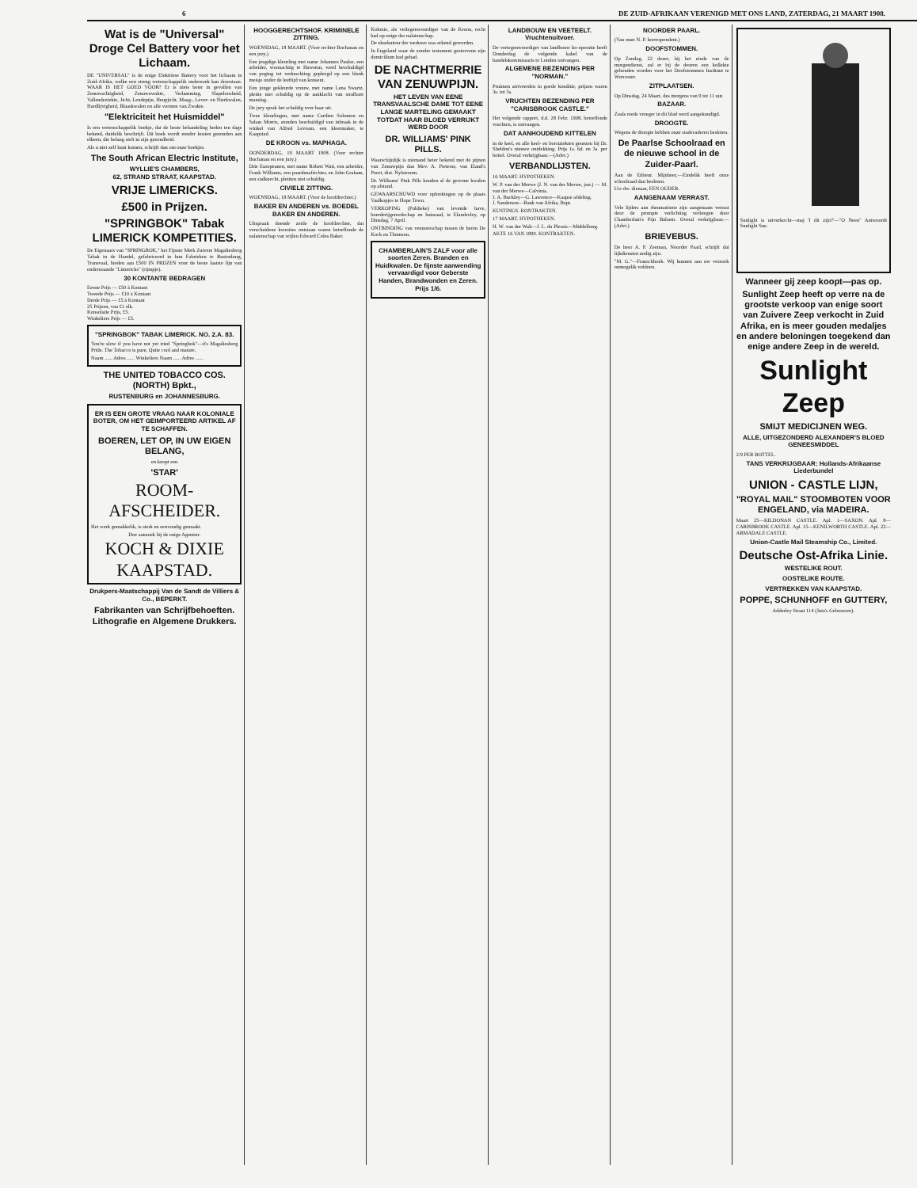6 DE ZUID-AFRIKAAN VERENIGD MET ONS LAND, ZATERDAG, 21 MAART 1908.
Wat is de "Universal" Droge Cel Battery voor het Lichaam.
DE "UNIVERSAL" is de enige Elektriese Battery voor het lichaam in Zuid-Afrika, welke een streng wetenschappelik onderzoek kan doorstaan. WAAR IS HET GOED VOOR? Er is niets beter in gevallen van Zenuwachtigheid, Zenuwzwakte, Verlamming, Slapeloosheid, Vallendeziekte, Jicht, Lendepijn, Heupjicht, Maag-, Lever- en Nierkwalen, Hardlijvigheid, Blaaskwalen en alle vormen van Zwakte.
"Elektriciteit het Huismiddel"
Is een wetenschappelik boekje, dat de beste behandeling heden ten dage bekend, duidelik beschrijft. Dit boek wordt zonder kosten gezonden aan elkeen, die belang stelt in zijn gezondheid.
Als u niet zelf kunt komen, schrijft dan om onze boekjes.
The South African Electric Institute,
WYLLIE'S CHAMBERS,
62, STRAND STRAAT, KAAPSTAD.
VRIJE LIMERICKS.
£500 in Prijzen.
"SPRINGBOK" Tabak
LIMERICK KOMPETITIES.
De Eigenaars van "SPRINGBOK," het Fijnste Merk Zuivere Magaliesberg Tabak in de Handel, gefabriceerd in hun Fabrieken te Rustenburg, Transvaal, bieden aan £500 IN PRIJZEN voor de beste laatste lijn van onderstaande "Limericks" (rijmpje).
30 KONTANTE BEDRAGEN
Eerste Prijs — £50 à Kontant
Tweede Prijs — £10 à Kontant
Derde Prijs — £5 à Kontant
25 Prijzen, van £1 elk.
Konsolatie Prijs, £5.
Winkeliers Prijs — £5.
"SPRINGBOK" TABAK LIMERICK. NO. 2.A. 83.
You're slow if you have not yet tried "Springbok"—it's Magaliesberg Pride. The Tobacco is pure, Quite cool and mature,
Naam ...... Adres ...... Winkeliers Naam ...... Adres ......
THE UNITED TOBACCO COS. (NORTH) Bpkt.,
RUSTENBURG en JOHANNESBURG.
ER IS EEN GROTE VRAAG NAAR KOLONIALE BOTER, OM HET GEIMPORTEERD ARTIKEL AF TE SCHAFFEN.
BOEREN, LET OP, IN UW EIGEN BELANG,
en koopt een
'STAR'
ROOM-AFSCHEIDER.
Het werk gemakkelik, is sterk en eenvoudig gemaakt.
Doe aanzoek bij de enige Agenten:
KOCH & DIXIE
KAAPSTAD.
Drukpers-Maatschappij Van de Sandt de Villiers & Co., BEPERKT.
Fabrikanten van Schrijfbehoeften. Lithografie en Algemene Drukkers.
HOOGGERECHTSHOF. KRIMINELE ZITTING.
WOENSDAG, 18 MAART. (Voor rechter Buchanan en een jury.)
Een jeugdige kleurling met name Johannes Paulse, een arbeider, woonachtig te Hawston, werd beschuldigd van poging tot verkrachting gepleegd op een blank meisje onder de leeftijd van konsent.
Een jonge gekleurde vrouw, met name Lena Swartz, pleitte niet schuldig op de aanklacht van strafbare manslag.
De jury sprak het schuldig over haar uit.
Twee kleurlingen, met name Cardien Solomon en Saban Morris, stonden beschuldigd van inbraak in de winkel van Alfred Levison, een kleermaker, te Kaapstad.
DE KROON vs. MAPHAGA.
DONDERDAG, 19 MAART 1908. (Voor rechter Buchanan en een jury.)
Drie Europeanen, met name Robert Watt, een arbeider, Frank Williams, een paardenafrichter, en John Graham, een stalknecht, pleitten niet schuldig.
CIVIELE ZITTING.
WOENSDAG, 18 MAART. (Voor de hoofdrechter.)
BAKER EN ANDEREN vs. BOEDEL BAKER EN ANDEREN.
Uitspraak doende zeide de hoofdrechter, dat verscheidene kwesties ontstaan waren betreffende de nalatenschap van wijlen Edward Coles Baker.
Kolonie, als verlegenwoordiger van de Kroon, recht had op enige der nalatenschap.
De eksekuteur der weduwe was erkend geworden.
In Engeland waar de zonder testament gestorvene zijn domicilium had gehad.
DE NACHTMERRIE VAN ZENUWPIJN.
HET LEVEN VAN EENE TRANSVAALSCHE DAME TOT EENE LANGE MARTELING GEMAAKT TOTDAT HAAR BLOED VERRIJKT WERD DOOR
DR. WILLIAMS' PINK PILLS.
Waarschijnlijk is niemand beter bekend met de pijnen van Zenuwpijn dan Mev. A. Pieterse, van Eland's Poort, dist. Nylstroom.
Dr. Williams' Pink Pills houden al de gewone kwalen op afstand.
GEWAARSCHUWD voor opbrekingen op de plaats Vaalkopjes te Hope Town.
VERKOPING (Publieke) van levende have, boerderijgereedschap en huisraad, te Elandsvley, op Dinsdag, 7 April.
ONTBINDING van vennootschap tussen de heren De Kock en Thomson.
CHAMBERLAIN'S ZALF voor alle soorten Zeren. Branden en Huidkwalen. De fijnste aanwending vervaardigd voor Geberste Handen, Brandwonden en Zeren. Prijs 1/6.
LANDBOUW EN VEETEELT. Vruchtenuitvoer.
De vertegenwoordiger van landbouw ko-operatie heeft Donderdag de volgende kabel van de handelskommissaris te Londen ontvangen.
ALGEMENE BEZENDING PER "NORMAN."
Pruimen arriveerden in goede konditie, prijzen waren 3s. tot 5s.
VRUCHTEN BEZENDING PER "CARISBROOK CASTLE."
Het volgende rapport, d.d. 28 Febr. 1908, betreffende vruchten, is ontvangen.
DAT AANHOUDEND KITTELEN
in de keel, en alle keel- en borstziekten genezen bij Dr. Sheldon's nieuwe ontdekking. Prijs 1s. 6d. en 3s. per bottel. Overal verkrijgbaar.—(Advt.)
VERBANDLIJSTEN.
16 MAART. HYPOTHEKEN.
W. P. van der Merwe (J. N. van der Merwe, jun.) — M. van der Merwe—Calvinia.
J. A. Buckley—G. Lawrence—Kaapse afdeling.
J. Sanderson—Bank van Afrika, Bept.
KUSTINGS. KONTRAKTEN.
17 MAART. HYPOTHEKEN.
H. W. van der Walt—J. L. du Plessis—Middelburg.
AKTE 16 VAN 1890. KONTRAKTEN.
NOORDER PAARL.
(Van onze N. P. korrespondent.)
DOOFSTOMMEN.
Op Zondag, 22 dezer, bij het einde van de morgendienst, zal er bij de deuren een kollekte gehouden worden voor het Doofstommen Instituut te Worcester.
ZITPLAATSEN.
Op Dinsdag, 24 Maart, des morgens van 9 tot 11 uur.
BAZAAR.
Zoals reeds vroeger in dit blad werd aangekondigd.
DROOGTE.
Wegens de droogte hebben onze stadsvaderen besloten.
De Paarlse Schoolraad en de nieuwe school in de Zuider-Paarl.
Aan de Editeur. Mijnheer,—Eindelik heeft onze schoolraad dan besloten.
Uw dw. dienaar, EEN OUDER.
AANGENAAM VERRAST.
Vele lijders aan rheumatisme zijn aangenaam verrast door de prompte verlichting verkregen door Chamberlain's Pijn Balsem. Overal verkrijgbaar.—(Advt.)
BRIEVEBUS.
De heer A. P. Zeeman, Noorder Paarl, schrijft dat lijkdiensten nodig zijn.
"M. G."—Franschhoek. Wij kunnen aan uw verzoek onmogelik voldoen.
Sunlight is uitverkocht—maj 'I dit zijn?'—"O Neen" Antwoordt Sunlight Sue.
Wanneer gij zeep koopt—pas op.
Sunlight Zeep heeft op verre na de grootste verkoop van enige soort van Zuivere Zeep verkocht in Zuid Afrika, en is meer gouden medaljes en andere beloningen toegekend dan enige andere Zeep in de wereld.
Sunlight Zeep
SMIJT MEDICIJNEN WEG.
ALLE, UITGEZONDERD ALEXANDER'S BLOED GENEESMIDDEL
2/9 PER BOTTEL.
TANS VERKRIJGBAAR: Hollands-Afrikaanse Liederbundel
UNION - CASTLE LIJN,
"ROYAL MAIL" STOOMBOTEN VOOR ENGELAND, via MADEIRA.
Maart 25—KILDONAN CASTLE. Apl. 1—SAXON. Apl. 8—CARISBROOK CASTLE. Apl. 15—KENILWORTH CASTLE. Apl. 22—ARMADALE CASTLE.
Union-Castle Mail Steamship Co., Limited.
Deutsche Ost-Afrika Linie.
WESTELIKE ROUT.
OOSTELIKE ROUTE.
VERTREKKEN VAN KAAPSTAD.
POPPE, SCHUNHOFF en GUTTERY,
Adderley Straat 114 (Juta's Gebouwen).